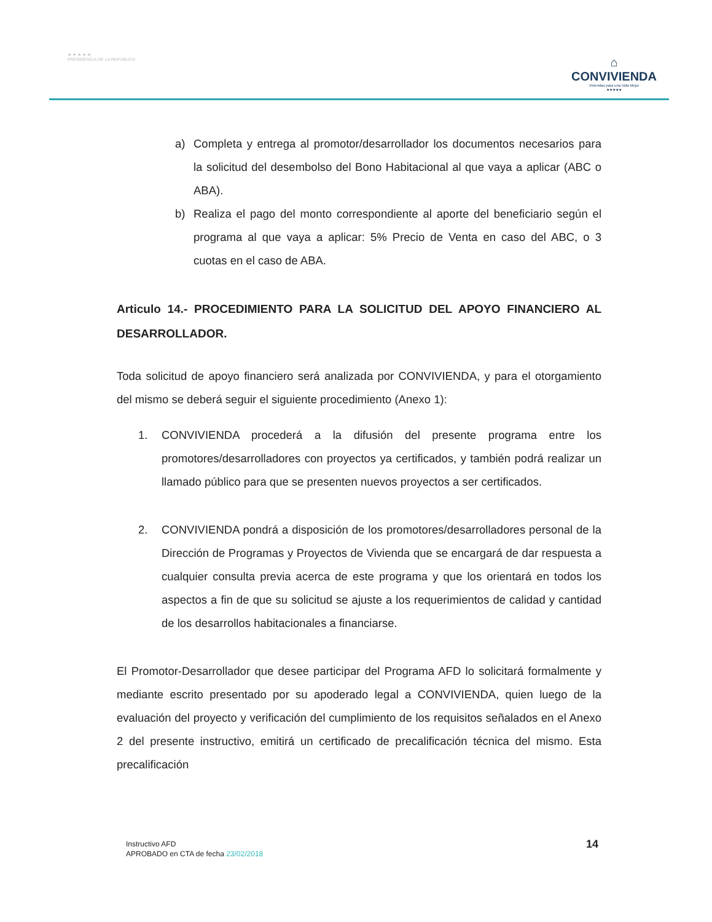★ ★ ★ ★ ★
PRESIDENCIA DE LA REPÚBLICA
⌂
CONVIVIENDA
Viviendas para una Vida Mejor
★★★★★
a) Completa y entrega al promotor/desarrollador los documentos necesarios para la solicitud del desembolso del Bono Habitacional al que vaya a aplicar (ABC o ABA).
b) Realiza el pago del monto correspondiente al aporte del beneficiario según el programa al que vaya a aplicar: 5% Precio de Venta en caso del ABC, o 3 cuotas en el caso de ABA.
Articulo 14.- PROCEDIMIENTO PARA LA SOLICITUD DEL APOYO FINANCIERO AL DESARROLLADOR.
Toda solicitud de apoyo financiero será analizada por CONVIVIENDA, y para el otorgamiento del mismo se deberá seguir el siguiente procedimiento (Anexo 1):
1. CONVIVIENDA procederá a la difusión del presente programa entre los promotores/desarrolladores con proyectos ya certificados, y también podrá realizar un llamado público para que se presenten nuevos proyectos a ser certificados.
2. CONVIVIENDA pondrá a disposición de los promotores/desarrolladores personal de la Dirección de Programas y Proyectos de Vivienda que se encargará de dar respuesta a cualquier consulta previa acerca de este programa y que los orientará en todos los aspectos a fin de que su solicitud se ajuste a los requerimientos de calidad y cantidad de los desarrollos habitacionales a financiarse.
El Promotor-Desarrollador que desee participar del Programa AFD lo solicitará formalmente y mediante escrito presentado por su apoderado legal a CONVIVIENDA, quien luego de la evaluación del proyecto y verificación del cumplimiento de los requisitos señalados en el Anexo 2 del presente instructivo, emitirá un certificado de precalificación técnica del mismo. Esta precalificación
Instructivo AFD
APROBADO en CTA de fecha 23/02/2018
14